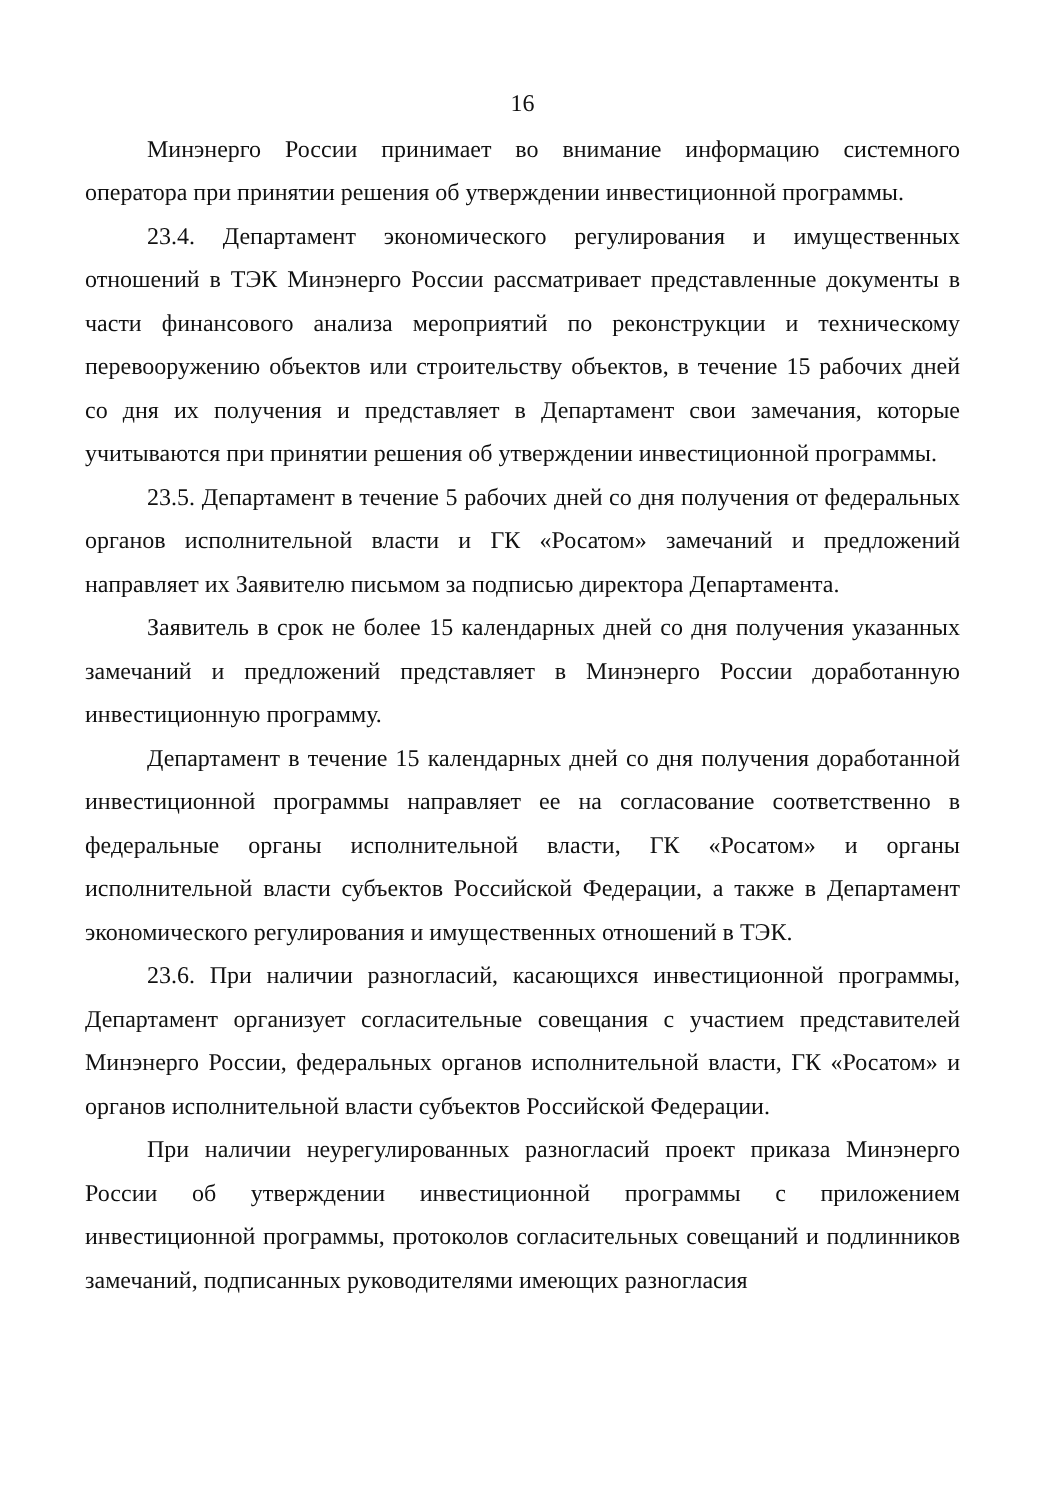16
Минэнерго России принимает во внимание информацию системного оператора при принятии решения об утверждении инвестиционной программы.
23.4. Департамент экономического регулирования и имущественных отношений в ТЭК Минэнерго России рассматривает представленные документы в части финансового анализа мероприятий по реконструкции и техническому перевооружению объектов или строительству объектов, в течение 15 рабочих дней со дня их получения и представляет в Департамент свои замечания, которые учитываются при принятии решения об утверждении инвестиционной программы.
23.5. Департамент в течение 5 рабочих дней со дня получения от федеральных органов исполнительной власти и ГК «Росатом» замечаний и предложений направляет их Заявителю письмом за подписью директора Департамента.
Заявитель в срок не более 15 календарных дней со дня получения указанных замечаний и предложений представляет в Минэнерго России доработанную инвестиционную программу.
Департамент в течение 15 календарных дней со дня получения доработанной инвестиционной программы направляет ее на согласование соответственно в федеральные органы исполнительной власти, ГК «Росатом» и органы исполнительной власти субъектов Российской Федерации, а также в Департамент экономического регулирования и имущественных отношений в ТЭК.
23.6. При наличии разногласий, касающихся инвестиционной программы, Департамент организует согласительные совещания с участием представителей Минэнерго России, федеральных органов исполнительной власти, ГК «Росатом» и органов исполнительной власти субъектов Российской Федерации.
При наличии неурегулированных разногласий проект приказа Минэнерго России об утверждении инвестиционной программы с приложением инвестиционной программы, протоколов согласительных совещаний и подлинников замечаний, подписанных руководителями имеющих разногласия